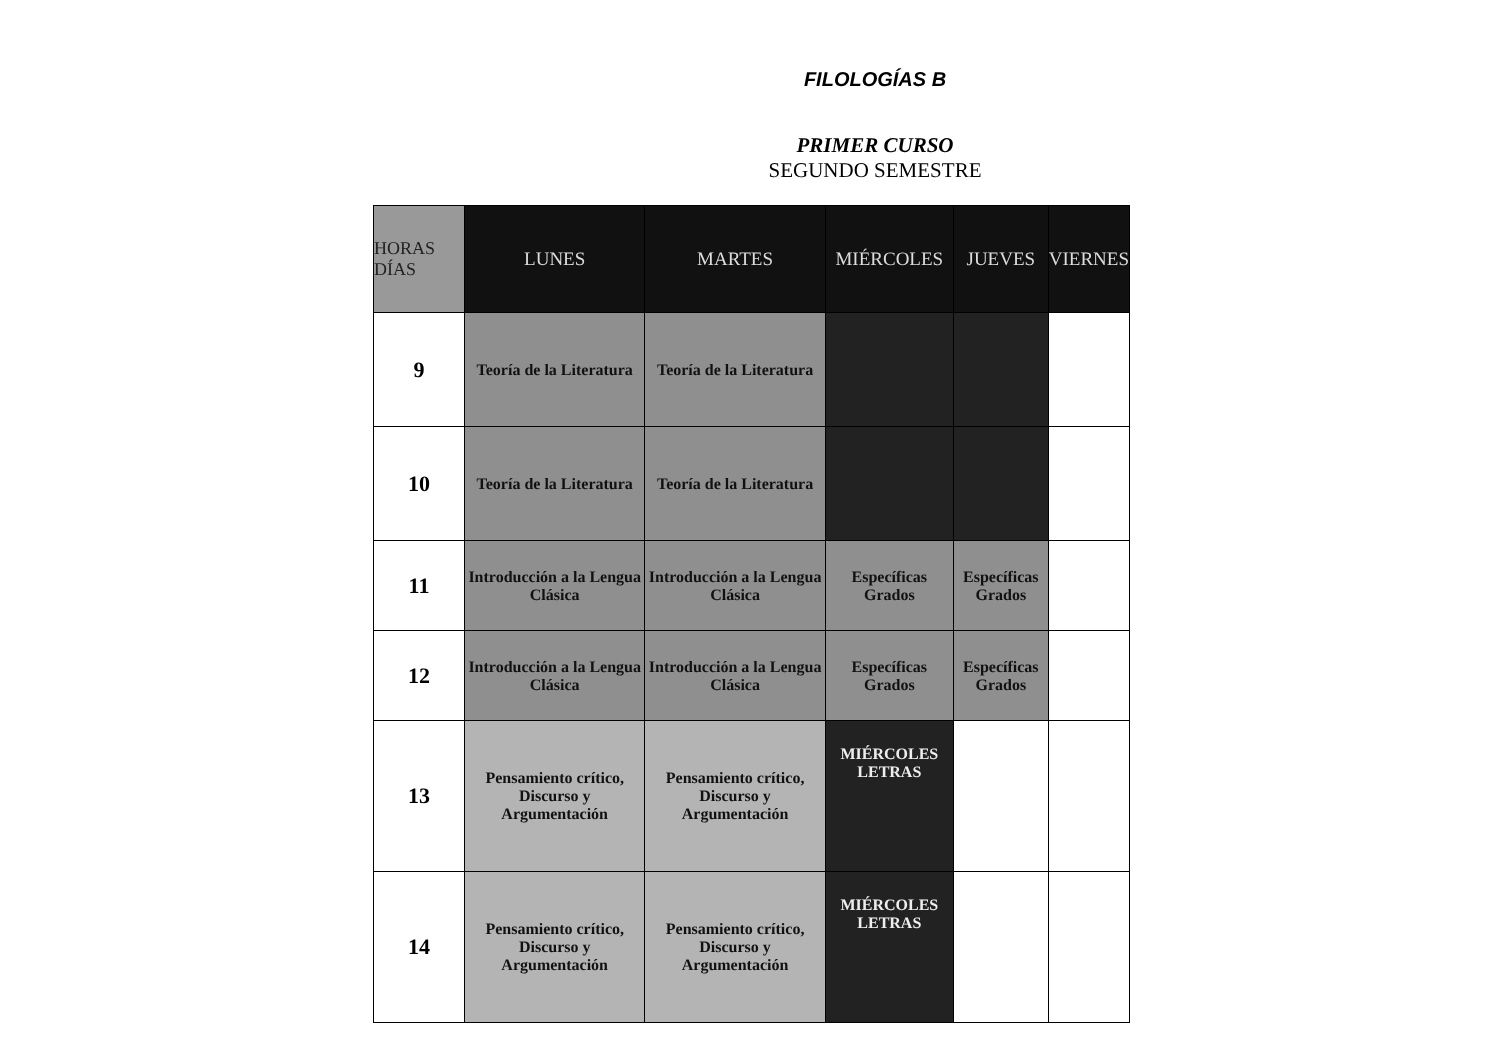FILOLOGÍAS B
PRIMER CURSO
SEGUNDO SEMESTRE
| HORAS DÍAS | LUNES | MARTES | MIÉRCOLES | JUEVES | VIERNES |
| --- | --- | --- | --- | --- | --- |
| 9 | Teoría de la Literatura | Teoría de la Literatura | | | |
| 10 | Teoría de la Literatura | Teoría de la Literatura | | | |
| 11 | Introducción a la Lengua Clásica | Introducción a la Lengua Clásica | Específicas Grados | Específicas Grados | |
| 12 | Introducción a la Lengua Clásica | Introducción a la Lengua Clásica | Específicas Grados | Específicas Grados | |
| 13 | Pensamiento crítico, Discurso y Argumentación | Pensamiento crítico, Discurso y Argumentación | MIÉRCOLES LETRAS | | |
| 14 | Pensamiento crítico, Discurso y Argumentación | Pensamiento crítico, Discurso y Argumentación | MIÉRCOLES LETRAS | | |